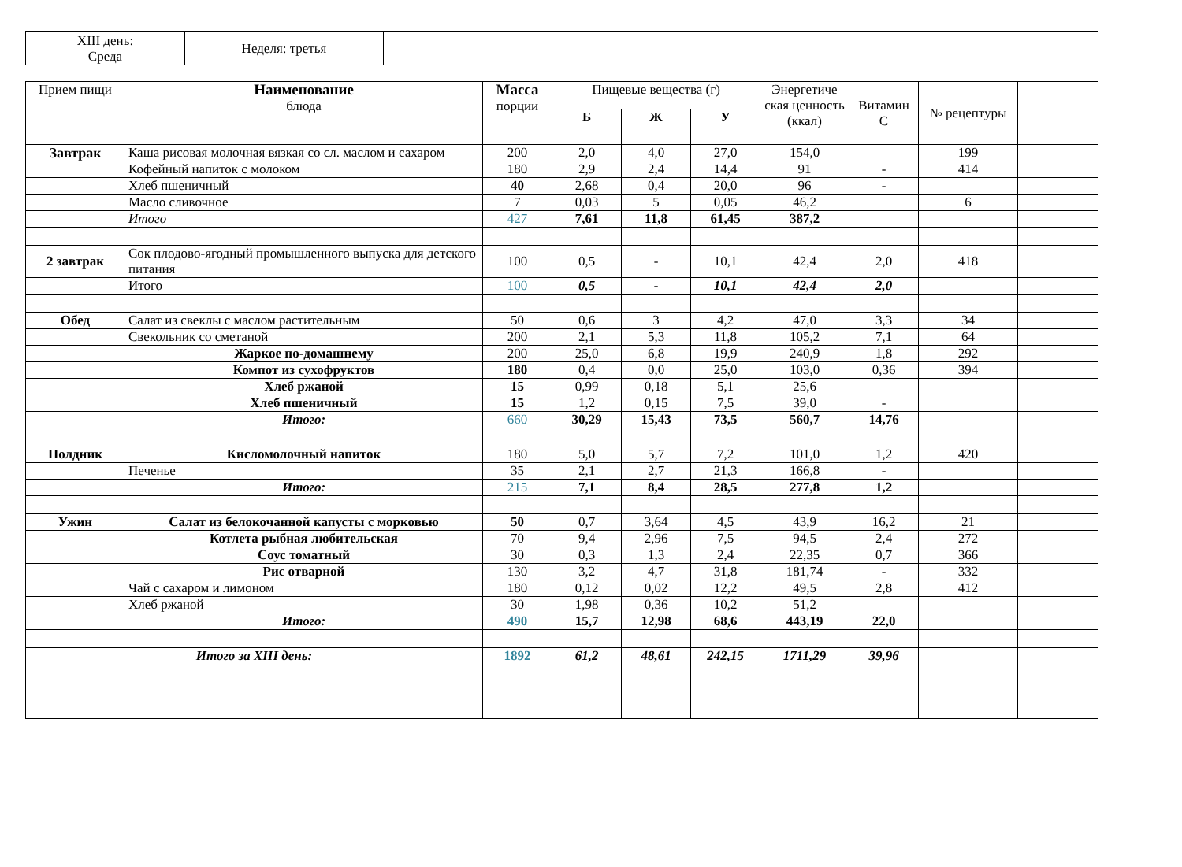| XIII день: Среда | Неделя: третья | |
| Прием пищи | Наименование блюда | Масса порции | Пищевые вещества (г) | | | Энергетиче ская ценность (ккал) | Витамин С | № рецептуры | |
| --- | --- | --- | --- | --- | --- | --- | --- | --- | --- |
| | | | Б | Ж | У | | | | |
| Завтрак | Каша рисовая молочная вязкая со сл. маслом и сахаром | 200 | 2,0 | 4,0 | 27,0 | 154,0 | | 199 | |
| | Кофейный напиток с молоком | 180 | 2,9 | 2,4 | 14,4 | 91 | - | 414 | |
| | Хлеб пшеничный | 40 | 2,68 | 0,4 | 20,0 | 96 | - | | |
| | Масло сливочное | 7 | 0,03 | 5 | 0,05 | 46,2 | | 6 | |
| | Итого | 427 | 7,61 | 11,8 | 61,45 | 387,2 | | | |
| 2 завтрак | Сок плодово-ягодный промышленного выпуска для детского питания | 100 | 0,5 | - | 10,1 | 42,4 | 2,0 | 418 | |
| | Итого | 100 | 0,5 | - | 10,1 | 42,4 | 2,0 | | |
| Обед | Салат из свеклы с маслом растительным | 50 | 0,6 | 3 | 4,2 | 47,0 | 3,3 | 34 | |
| | Свекольник со сметаной | 200 | 2,1 | 5,3 | 11,8 | 105,2 | 7,1 | 64 | |
| | Жаркое по-домашнему | 200 | 25,0 | 6,8 | 19,9 | 240,9 | 1,8 | 292 | |
| | Компот из сухофруктов | 180 | 0,4 | 0,0 | 25,0 | 103,0 | 0,36 | 394 | |
| | Хлеб ржаной | 15 | 0,99 | 0,18 | 5,1 | 25,6 | | | |
| | Хлеб пшеничный | 15 | 1,2 | 0,15 | 7,5 | 39,0 | - | | |
| | Итого: | 660 | 30,29 | 15,43 | 73,5 | 560,7 | 14,76 | | |
| Полдник | Кисломолочный напиток | 180 | 5,0 | 5,7 | 7,2 | 101,0 | 1,2 | 420 | |
| | Печенье | 35 | 2,1 | 2,7 | 21,3 | 166,8 | - | | |
| | Итого: | 215 | 7,1 | 8,4 | 28,5 | 277,8 | 1,2 | | |
| Ужин | Салат из белокочанной капусты с морковью | 50 | 0,7 | 3,64 | 4,5 | 43,9 | 16,2 | 21 | |
| | Котлета рыбная любительская | 70 | 9,4 | 2,96 | 7,5 | 94,5 | 2,4 | 272 | |
| | Соус томатный | 30 | 0,3 | 1,3 | 2,4 | 22,35 | 0,7 | 366 | |
| | Рис отварной | 130 | 3,2 | 4,7 | 31,8 | 181,74 | - | 332 | |
| | Чай с сахаром и лимоном | 180 | 0,12 | 0,02 | 12,2 | 49,5 | 2,8 | 412 | |
| | Хлеб ржаной | 30 | 1,98 | 0,36 | 10,2 | 51,2 | | | |
| | Итого: | 490 | 15,7 | 12,98 | 68,6 | 443,19 | 22,0 | | |
| Итого за XIII день: | | 1892 | 61,2 | 48,61 | 242,15 | 1711,29 | 39,96 | | |